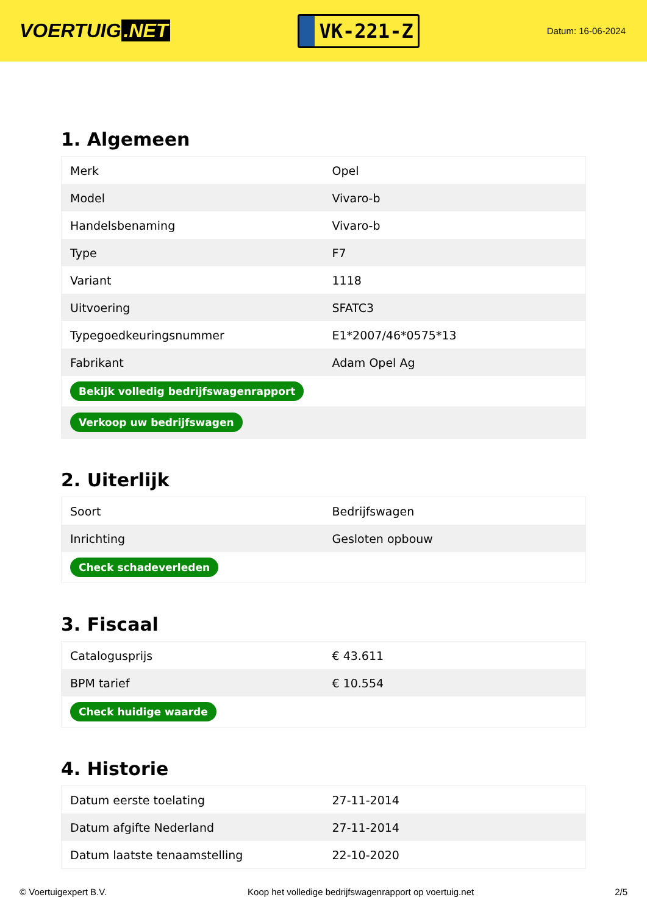VOERTUIG.NET
VK-221-Z
Datum: 16-06-2024
1. Algemeen
| Merk | Opel |
| Model | Vivaro-b |
| Handelsbenaming | Vivaro-b |
| Type | F7 |
| Variant | 1118 |
| Uitvoering | SFATC3 |
| Typegoedkeuringsnummer | E1*2007/46*0575*13 |
| Fabrikant | Adam Opel Ag |
| Bekijk volledig bedrijfswagenrapport | |
| Verkoop uw bedrijfswagen | |
2. Uiterlijk
| Soort | Bedrijfswagen |
| Inrichting | Gesloten opbouw |
| Check schadeverleden | |
3. Fiscaal
| Catalogusprijs | € 43.611 |
| BPM tarief | € 10.554 |
| Check huidige waarde | |
4. Historie
| Datum eerste toelating | 27-11-2014 |
| Datum afgifte Nederland | 27-11-2014 |
| Datum laatste tenaamstelling | 22-10-2020 |
© Voertuigexpert B.V. Koop het volledige bedrijfswagenrapport op voertuig.net 2/5